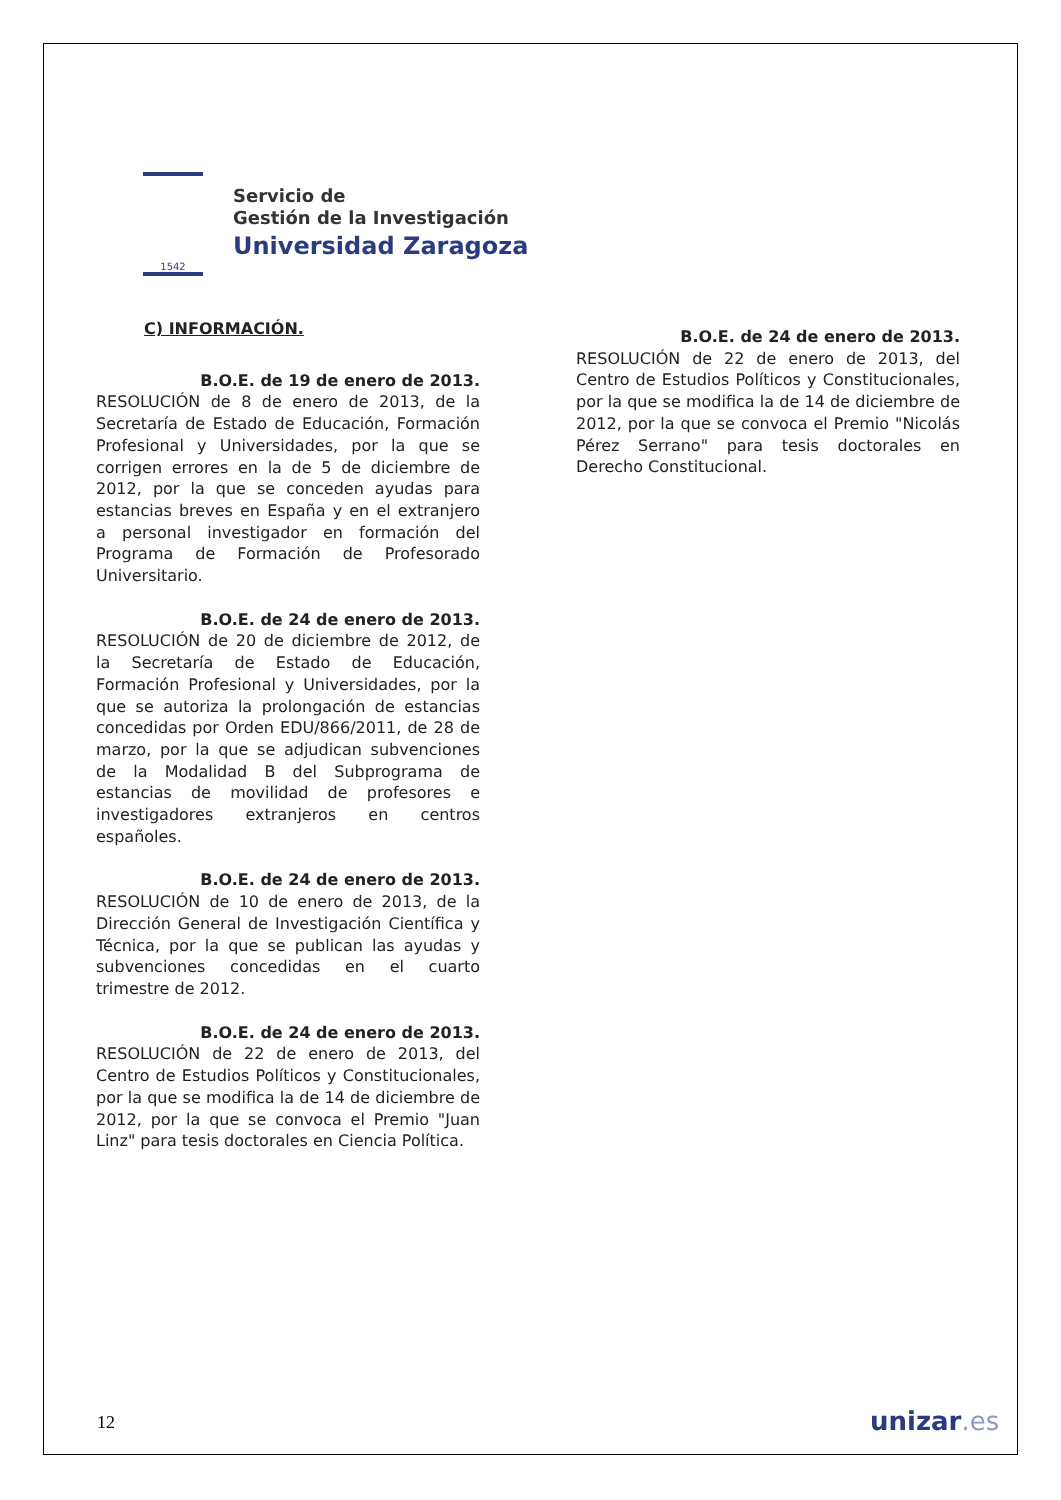1542
Servicio de
Gestión de la Investigación
Universidad Zaragoza
C) INFORMACIÓN.
B.O.E. de 19 de enero de 2013.
RESOLUCIÓN de 8 de enero de 2013, de la Secretaría de Estado de Educación, Formación Profesional y Universidades, por la que se corrigen errores en la de 5 de diciembre de 2012, por la que se conceden ayudas para estancias breves en España y en el extranjero a personal investigador en formación del Programa de Formación de Profesorado Universitario.
B.O.E. de 24 de enero de 2013.
RESOLUCIÓN de 20 de diciembre de 2012, de la Secretaría de Estado de Educación, Formación Profesional y Universidades, por la que se autoriza la prolongación de estancias concedidas por Orden EDU/866/2011, de 28 de marzo, por la que se adjudican subvenciones de la Modalidad B del Subprograma de estancias de movilidad de profesores e investigadores extranjeros en centros españoles.
B.O.E. de 24 de enero de 2013.
RESOLUCIÓN de 10 de enero de 2013, de la Dirección General de Investigación Científica y Técnica, por la que se publican las ayudas y subvenciones concedidas en el cuarto trimestre de 2012.
B.O.E. de 24 de enero de 2013.
RESOLUCIÓN de 22 de enero de 2013, del Centro de Estudios Políticos y Constitucionales, por la que se modifica la de 14 de diciembre de 2012, por la que se convoca el Premio "Juan Linz" para tesis doctorales en Ciencia Política.
B.O.E. de 24 de enero de 2013.
RESOLUCIÓN de 22 de enero de 2013, del Centro de Estudios Políticos y Constitucionales, por la que se modifica la de 14 de diciembre de 2012, por la que se convoca el Premio "Nicolás Pérez Serrano" para tesis doctorales en Derecho Constitucional.
12 unizar.es